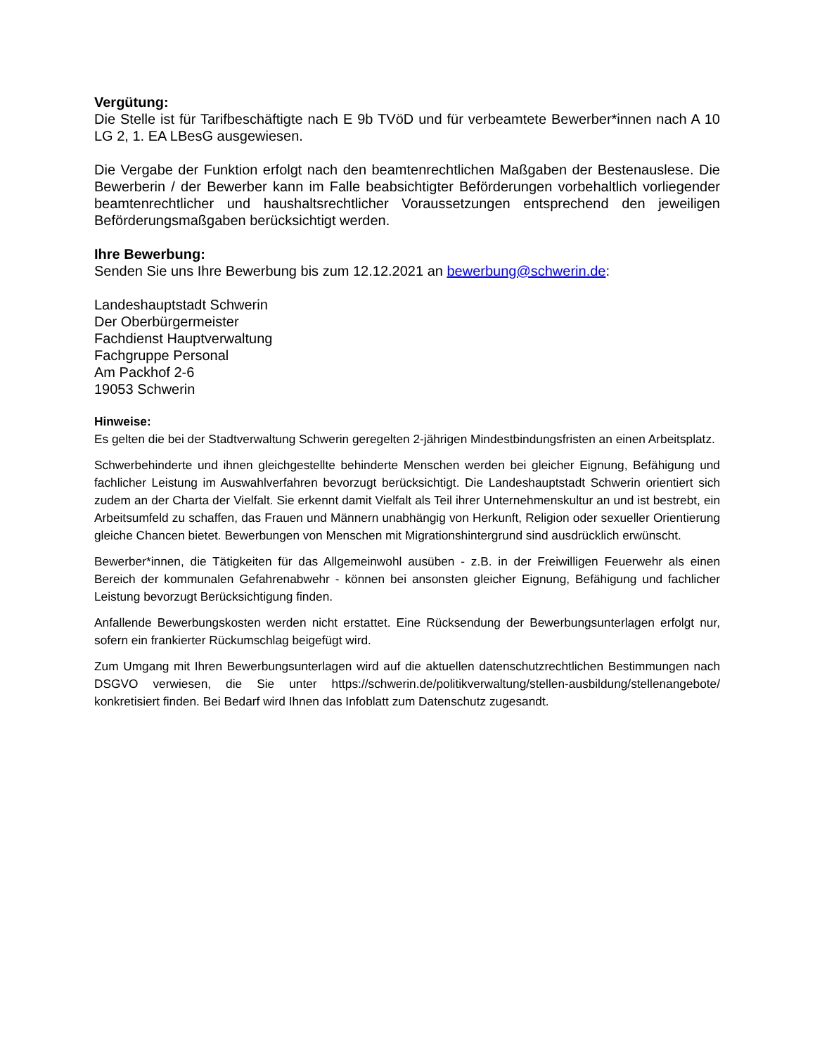Vergütung:
Die Stelle ist für Tarifbeschäftigte nach E 9b TVöD und für verbeamtete Bewerber*innen nach A 10 LG 2, 1. EA LBesG ausgewiesen.
Die Vergabe der Funktion erfolgt nach den beamtenrechtlichen Maßgaben der Bestenauslese. Die Bewerberin / der Bewerber kann im Falle beabsichtigter Beförderungen vorbehaltlich vorliegender beamtenrechtlicher und haushaltsrechtlicher Voraussetzungen entsprechend den jeweiligen Beförderungsmaßgaben berücksichtigt werden.
Ihre Bewerbung:
Senden Sie uns Ihre Bewerbung bis zum 12.12.2021 an bewerbung@schwerin.de:
Landeshauptstadt Schwerin
Der Oberbürgermeister
Fachdienst Hauptverwaltung
Fachgruppe Personal
Am Packhof 2-6
19053 Schwerin
Hinweise:
Es gelten die bei der Stadtverwaltung Schwerin geregelten 2-jährigen Mindestbindungsfristen an einen Arbeitsplatz.
Schwerbehinderte und ihnen gleichgestellte behinderte Menschen werden bei gleicher Eignung, Befähigung und fachlicher Leistung im Auswahlverfahren bevorzugt berücksichtigt. Die Landeshauptstadt Schwerin orientiert sich zudem an der Charta der Vielfalt. Sie erkennt damit Vielfalt als Teil ihrer Unternehmenskultur an und ist bestrebt, ein Arbeitsumfeld zu schaffen, das Frauen und Männern unabhängig von Herkunft, Religion oder sexueller Orientierung gleiche Chancen bietet. Bewerbungen von Menschen mit Migrationshintergrund sind ausdrücklich erwünscht.
Bewerber*innen, die Tätigkeiten für das Allgemeinwohl ausüben - z.B. in der Freiwilligen Feuerwehr als einen Bereich der kommunalen Gefahrenabwehr - können bei ansonsten gleicher Eignung, Befähigung und fachlicher Leistung bevorzugt Berücksichtigung finden.
Anfallende Bewerbungskosten werden nicht erstattet. Eine Rücksendung der Bewerbungsunterlagen erfolgt nur, sofern ein frankierter Rückumschlag beigefügt wird.
Zum Umgang mit Ihren Bewerbungsunterlagen wird auf die aktuellen datenschutzrechtlichen Bestimmungen nach DSGVO verwiesen, die Sie unter https://schwerin.de/politikverwaltung/stellen-ausbildung/stellenangebote/ konkretisiert finden. Bei Bedarf wird Ihnen das Infoblatt zum Datenschutz zugesandt.